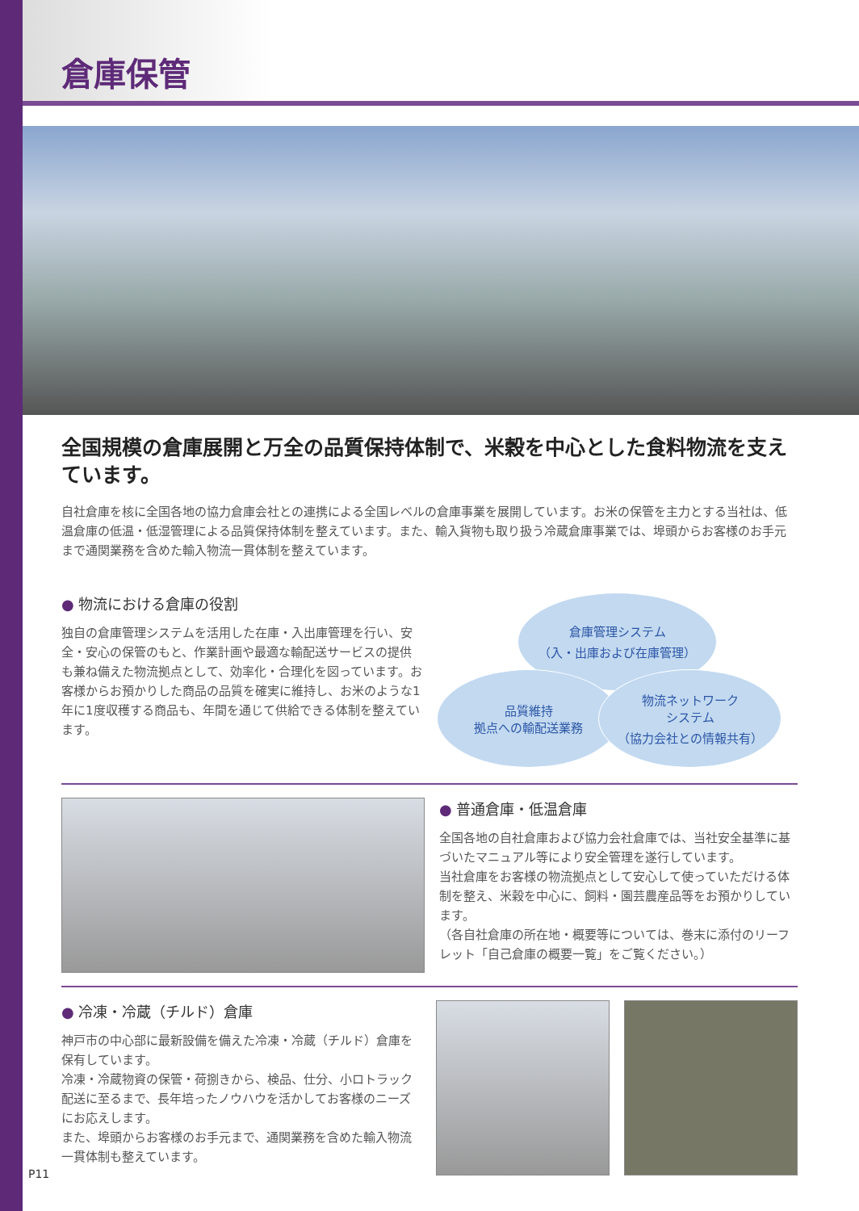倉庫保管
全国規模の倉庫展開と万全の品質保持体制で、米穀を中心とした食料物流を支えています。
自社倉庫を核に全国各地の協力倉庫会社との連携による全国レベルの倉庫事業を展開しています。お米の保管を主力とする当社は、低温倉庫の低温・低湿管理による品質保持体制を整えています。また、輸入貨物も取り扱う冷蔵倉庫事業では、埠頭からお客様のお手元まで通関業務を含めた輸入物流一貫体制を整えています。
● 物流における倉庫の役割
独自の倉庫管理システムを活用した在庫・入出庫管理を行い、安全・安心の保管のもと、作業計画や最適な輸配送サービスの提供も兼ね備えた物流拠点として、効率化・合理化を図っています。お客様からお預かりした商品の品質を確実に維持し、お米のような1年に1度収穫する商品も、年間を通じて供給できる体制を整えています。
倉庫管理システム
（入・出庫および在庫管理）
品質維持
拠点への輸配送業務
物流ネットワーク
システム
（協力会社との情報共有）
● 普通倉庫・低温倉庫
全国各地の自社倉庫および協力会社倉庫では、当社安全基準に基づいたマニュアル等により安全管理を遂行しています。
当社倉庫をお客様の物流拠点として安心して使っていただける体制を整え、米穀を中心に、飼料・園芸農産品等をお預かりしています。
（各自社倉庫の所在地・概要等については、巻末に添付のリーフレット「自己倉庫の概要一覧」をご覧ください。）
● 冷凍・冷蔵（チルド）倉庫
神戸市の中心部に最新設備を備えた冷凍・冷蔵（チルド）倉庫を保有しています。
冷凍・冷蔵物資の保管・荷捌きから、検品、仕分、小ロトラック配送に至るまで、長年培ったノウハウを活かしてお客様のニーズにお応えします。
また、埠頭からお客様のお手元まで、通関業務を含めた輸入物流一貫体制も整えています。
P11